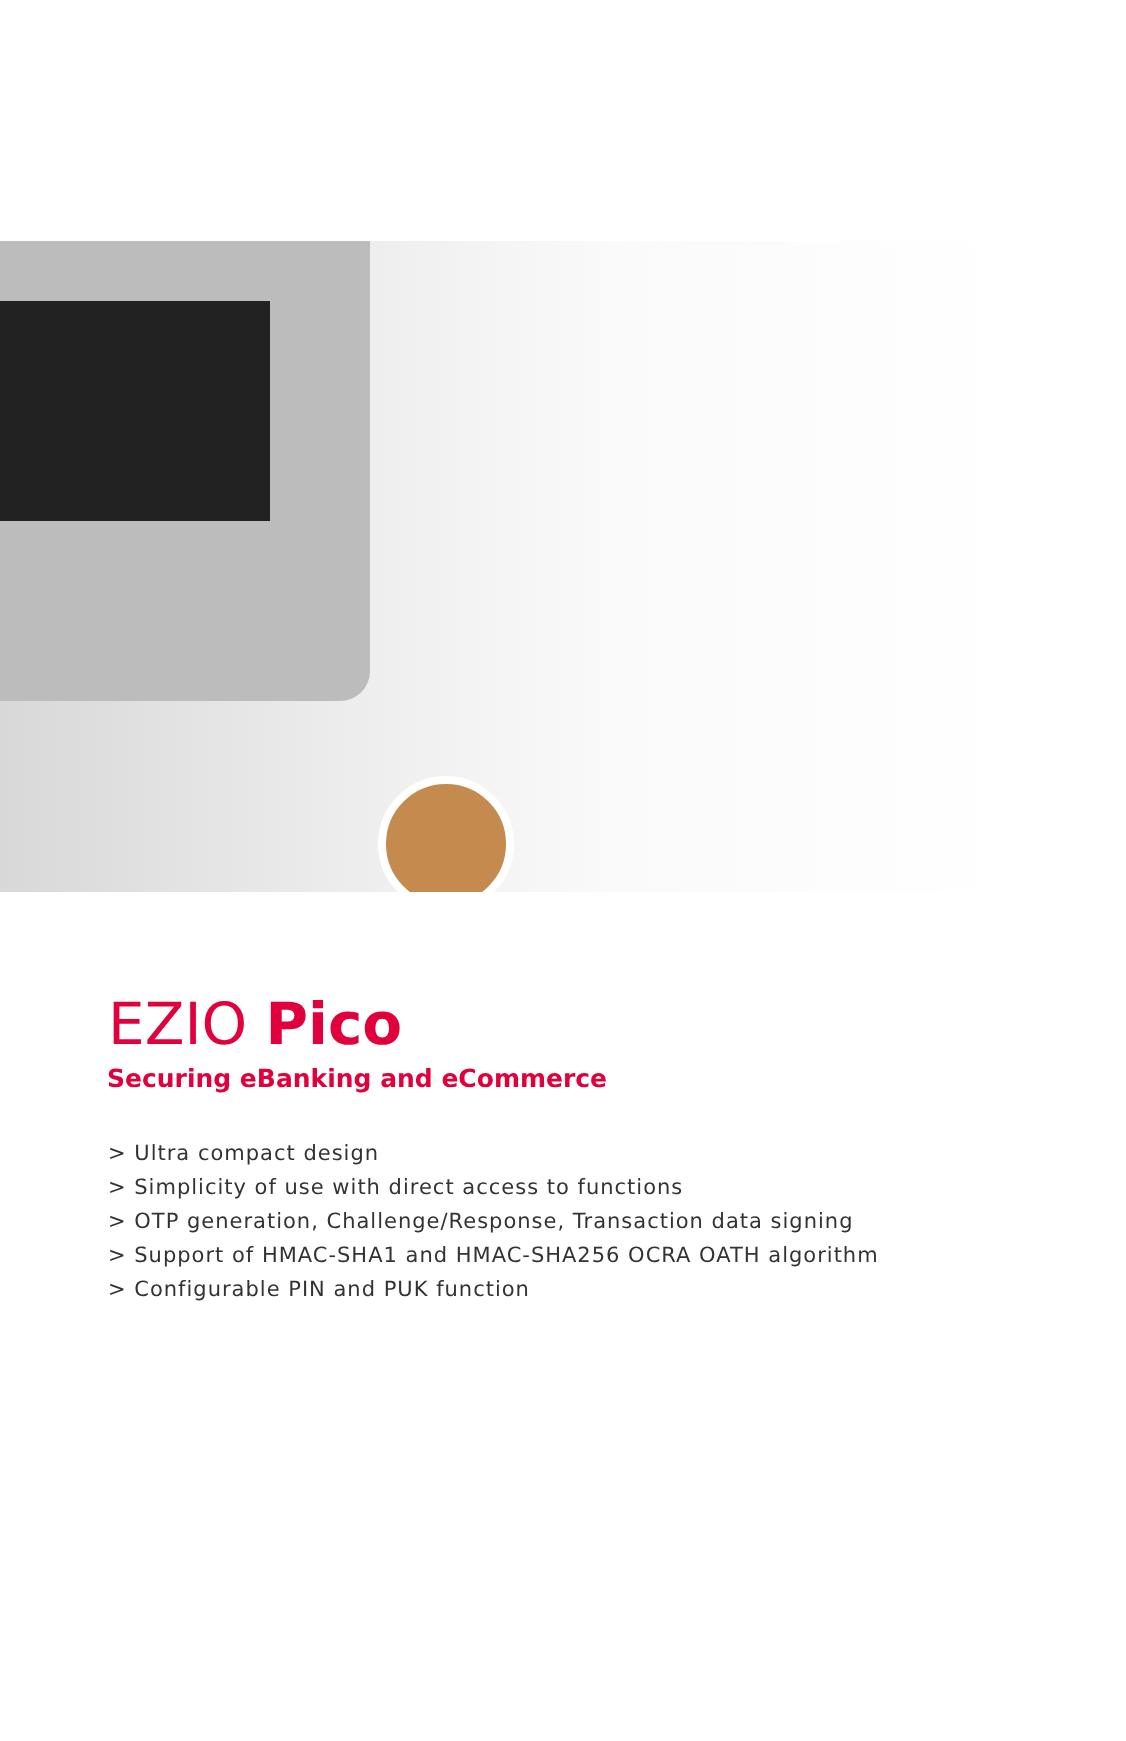EZIO Pico
Securing eBanking and eCommerce
> Ultra compact design
> Simplicity of use with direct access to functions
> OTP generation, Challenge/Response, Transaction data signing
> Support of HMAC-SHA1 and HMAC-SHA256 OCRA OATH algorithm
> Configurable PIN and PUK function